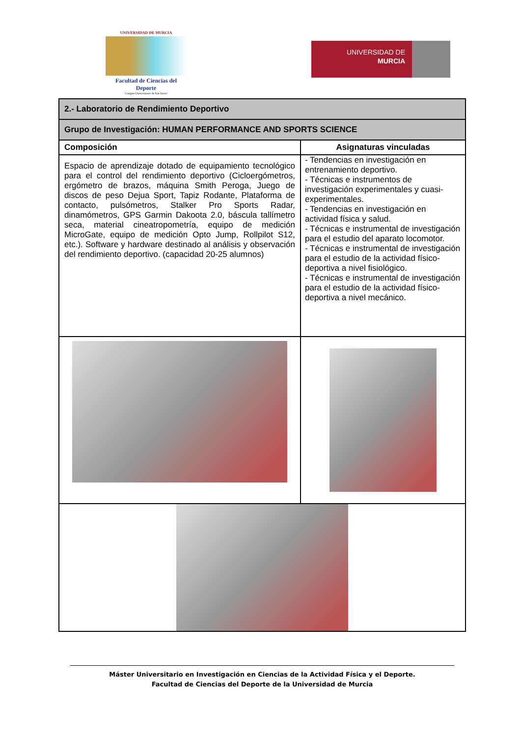UNIVERSIDAD DE MURCIA
Facultad de Ciencias del Deporte
Campus Universitario de San Javier
UNIVERSIDAD DE
MURCIA
| 2.- Laboratorio de Rendimiento Deportivo | |
| --- | --- |
| Grupo de Investigación: HUMAN PERFORMANCE AND SPORTS SCIENCE | |
| Composición | Asignaturas vinculadas |
| Espacio de aprendizaje dotado de equipamiento tecnológico para el control del rendimiento deportivo (Cicloergómetros, ergómetro de brazos, máquina Smith Peroga, Juego de discos de peso Dejua Sport, Tapiz Rodante, Plataforma de contacto, pulsómetros, Stalker Pro Sports Radar, dinamómetros, GPS Garmin Dakoota 2.0, báscula tallímetro seca, material cineatropometría, equipo de medición MicroGate, equipo de medición Opto Jump, Rollpilot S12, etc.). Software y hardware destinado al análisis y observación del rendimiento deportivo. (capacidad 20-25 alumnos) | - Tendencias en investigación en entrenamiento deportivo. - Técnicas e instrumentos de investigación experimentales y cuasi-experimentales. - Tendencias en investigación en actividad física y salud. - Técnicas e instrumental de investigación para el estudio del aparato locomotor. - Técnicas e instrumental de investigación para el estudio de la actividad físico-deportiva a nivel fisiológico. - Técnicas e instrumental de investigación para el estudio de la actividad físico-deportiva a nivel mecánico. |
Máster Universitario en Investigación en Ciencias de la Actividad Física y el Deporte.
Facultad de Ciencias del Deporte de la Universidad de Murcia